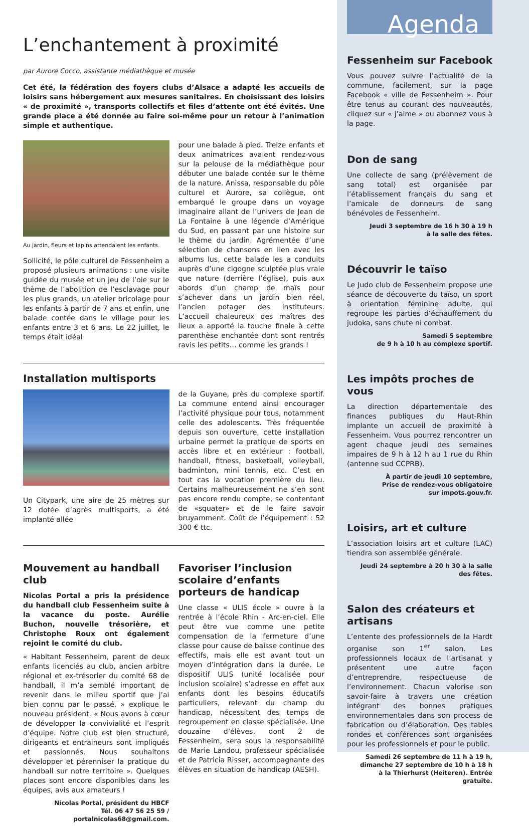L’enchantement à proximité
par Aurore Cocco, assistante médiathèque et musée
Cet été, la fédération des foyers clubs d’Alsace a adapté les accueils de loisirs sans hébergement aux mesures sanitaires. En choisissant des loisirs « de proximité », transports collectifs et files d’attente ont été évités. Une grande place a été donnée au faire soi-même pour un retour à l’animation simple et authentique.
Au jardin, fleurs et lapins attendaient les enfants.
Sollicité, le pôle culturel de Fessenheim a proposé plusieurs animations : une visite guidée du musée et un jeu de l’oie sur le thème de l’abolition de l’esclavage pour les plus grands, un atelier bricolage pour les enfants à partir de 7 ans et enfin, une balade contée dans le village pour les enfants entre 3 et 6 ans. Le 22 juillet, le temps était idéal
pour une balade à pied. Treize enfants et deux animatrices avaient rendez-vous sur la pelouse de la médiathèque pour débuter une balade contée sur le thème de la nature. Anissa, responsable du pôle culturel et Aurore, sa collègue, ont embarqué le groupe dans un voyage imaginaire allant de l’univers de Jean de La Fontaine à une légende d’Amérique du Sud, en passant par une histoire sur le thème du jardin. Agrémentée d’une sélection de chansons en lien avec les albums lus, cette balade les a conduits auprès d’une cigogne sculptée plus vraie que nature (derrière l’église), puis aux abords d’un champ de maïs pour s’achever dans un jardin bien réel, l’ancien potager des instituteurs. L’accueil chaleureux des maîtres des lieux a apporté la touche finale à cette parenthèse enchantée dont sont rentrés ravis les petits… comme les grands !
Installation multisports
Un Citypark, une aire de 25 mètres sur 12 dotée d’agrès multisports, a été implanté allée
de la Guyane, près du complexe sportif. La commune entend ainsi encourager l’activité physique pour tous, notamment celle des adolescents. Très fréquentée depuis son ouverture, cette installation urbaine permet la pratique de sports en accès libre et en extérieur : football, handball, fitness, basketball, volleyball, badminton, mini tennis, etc. C’est en tout cas la vocation première du lieu. Certains malheureusement ne s’en sont pas encore rendu compte, se contentant de «squater» et de le faire savoir bruyamment. Coût de l’équipement : 52 300 € ttc.
Mouvement au handball club
Nicolas Portal a pris la présidence du handball club Fessenheim suite à la vacance du poste. Aurélie Buchon, nouvelle trésorière, et Christophe Roux ont également rejoint le comité du club.
« Habitant Fessenheim, parent de deux enfants licenciés au club, ancien arbitre régional et ex-trésorier du comité 68 de handball, il m’a semblé important de revenir dans le milieu sportif que j’ai bien connu par le passé. » explique le nouveau président. « Nous avons à cœur de développer la convivialité et l’esprit d’équipe. Notre club est bien structuré, dirigeants et entraineurs sont impliqués et passionnés. Nous souhaitons développer et pérenniser la pratique du handball sur notre territoire ». Quelques places sont encore disponibles dans les équipes, avis aux amateurs !
Nicolas Portal, président du HBCF
Tél. 06 47 56 25 59 / portalnicolas68@gmail.com.
Favoriser l’inclusion scolaire d’enfants porteurs de handicap
Une classe « ULIS école » ouvre à la rentrée à l’école Rhin - Arc-en-ciel. Elle peut être vue comme une petite compensation de la fermeture d’une classe pour cause de baisse continue des effectifs, mais elle est avant tout un moyen d’intégration dans la durée. Le dispositif ULIS (unité localisée pour inclusion scolaire) s’adresse en effet aux enfants dont les besoins éducatifs particuliers, relevant du champ du handicap, nécessitent des temps de regroupement en classe spécialisée. Une douzaine d’élèves, dont 2 de Fessenheim, sera sous la responsabilité de Marie Landou, professeur spécialisée et de Patricia Risser, accompagnante des élèves en situation de handicap (AESH).
Agenda
Fessenheim sur Facebook
Vous pouvez suivre l’actualité de la commune, facilement, sur la page Facebook « ville de Fessenheim ». Pour être tenus au courant des nouveautés, cliquez sur « j’aime » ou abonnez vous à la page.
Don de sang
Une collecte de sang (prélèvement de sang total) est organisée par l’établissement français du sang et l’amicale de donneurs de sang bénévoles de Fessenheim.
Jeudi 3 septembre de 16 h 30 à 19 h
à la salle des fêtes.
Découvrir le taïso
Le Judo club de Fessenheim propose une séance de découverte du taïso, un sport à orientation féminine adulte, qui regroupe les parties d’échauffement du judoka, sans chute ni combat.
Samedi 5 septembre
de 9 h à 10 h au complexe sportif.
Les impôts proches de vous
La direction départementale des finances publiques du Haut-Rhin implante un accueil de proximité à Fessenheim. Vous pourrez rencontrer un agent chaque jeudi des semaines impaires de 9 h à 12 h au 1 rue du Rhin (antenne sud CCPRB).
À partir de jeudi 10 septembre,
Prise de rendez-vous obligatoire
sur impots.gouv.fr.
Loisirs, art et culture
L’association loisirs art et culture (LAC) tiendra son assemblée générale.
Jeudi 24 septembre à 20 h 30 à la salle des fêtes.
Salon des créateurs et artisans
L’entente des professionnels de la Hardt organise son 1<sup>er</sup> salon. Les professionnels locaux de l’artisanat y présentent une autre façon d’entreprendre, respectueuse de l’environnement. Chacun valorise son savoir-faire à travers une création intégrant des bonnes pratiques environnementales dans son process de fabrication ou d’élaboration. Des tables rondes et conférences sont organisées pour les professionnels et pour le public.
Samedi 26 septembre de 11 h à 19 h,
dimanche 27 septembre de 10 h à 18 h
à la Thierhurst (Heiteren). Entrée gratuite.